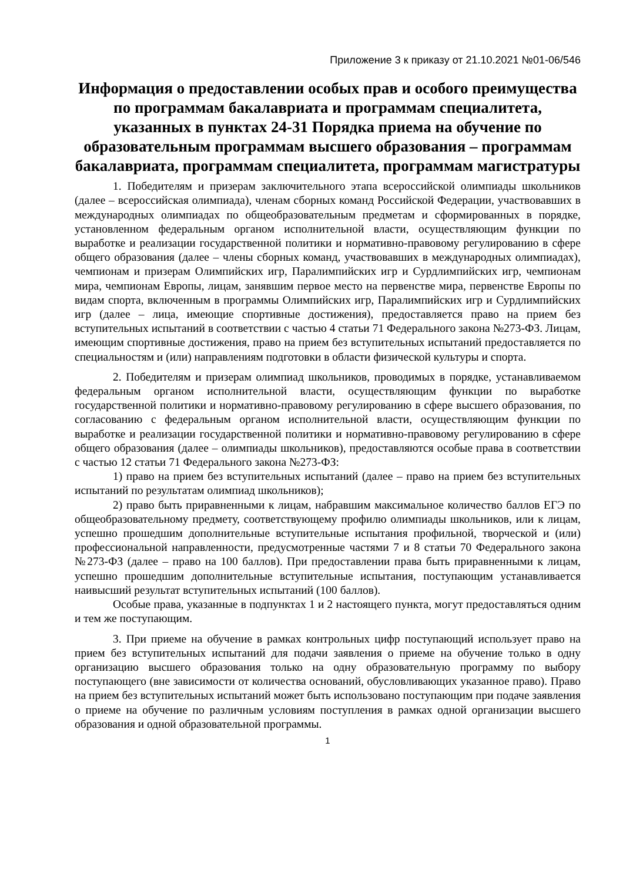Приложение 3 к приказу от 21.10.2021 №01-06/546
Информация о предоставлении особых прав и особого преимущества по программам бакалавриата и программам специалитета, указанных в пунктах 24-31 Порядка приема на обучение по образовательным программам высшего образования – программам бакалавриата, программам специалитета, программам магистратуры
1. Победителям и призерам заключительного этапа всероссийской олимпиады школьников (далее – всероссийская олимпиада), членам сборных команд Российской Федерации, участвовавших в международных олимпиадах по общеобразовательным предметам и сформированных в порядке, установленном федеральным органом исполнительной власти, осуществляющим функции по выработке и реализации государственной политики и нормативно-правовому регулированию в сфере общего образования (далее – члены сборных команд, участвовавших в международных олимпиадах), чемпионам и призерам Олимпийских игр, Паралимпийских игр и Сурдлимпийских игр, чемпионам мира, чемпионам Европы, лицам, занявшим первое место на первенстве мира, первенстве Европы по видам спорта, включенным в программы Олимпийских игр, Паралимпийских игр и Сурдлимпийских игр (далее – лица, имеющие спортивные достижения), предоставляется право на прием без вступительных испытаний в соответствии с частью 4 статьи 71 Федерального закона №273-ФЗ. Лицам, имеющим спортивные достижения, право на прием без вступительных испытаний предоставляется по специальностям и (или) направлениям подготовки в области физической культуры и спорта.
2. Победителям и призерам олимпиад школьников, проводимых в порядке, устанавливаемом федеральным органом исполнительной власти, осуществляющим функции по выработке государственной политики и нормативно-правовому регулированию в сфере высшего образования, по согласованию с федеральным органом исполнительной власти, осуществляющим функции по выработке и реализации государственной политики и нормативно-правовому регулированию в сфере общего образования (далее – олимпиады школьников), предоставляются особые права в соответствии с частью 12 статьи 71 Федерального закона №273-ФЗ:
1) право на прием без вступительных испытаний (далее – право на прием без вступительных испытаний по результатам олимпиад школьников);
2) право быть приравненными к лицам, набравшим максимальное количество баллов ЕГЭ по общеобразовательному предмету, соответствующему профилю олимпиады школьников, или к лицам, успешно прошедшим дополнительные вступительные испытания профильной, творческой и (или) профессиональной направленности, предусмотренные частями 7 и 8 статьи 70 Федерального закона №273-ФЗ (далее – право на 100 баллов). При предоставлении права быть приравненными к лицам, успешно прошедшим дополнительные вступительные испытания, поступающим устанавливается наивысший результат вступительных испытаний (100 баллов).
Особые права, указанные в подпунктах 1 и 2 настоящего пункта, могут предоставляться одним и тем же поступающим.
3. При приеме на обучение в рамках контрольных цифр поступающий использует право на прием без вступительных испытаний для подачи заявления о приеме на обучение только в одну организацию высшего образования только на одну образовательную программу по выбору поступающего (вне зависимости от количества оснований, обусловливающих указанное право). Право на прием без вступительных испытаний может быть использовано поступающим при подаче заявления о приеме на обучение по различным условиям поступления в рамках одной организации высшего образования и одной образовательной программы.
1